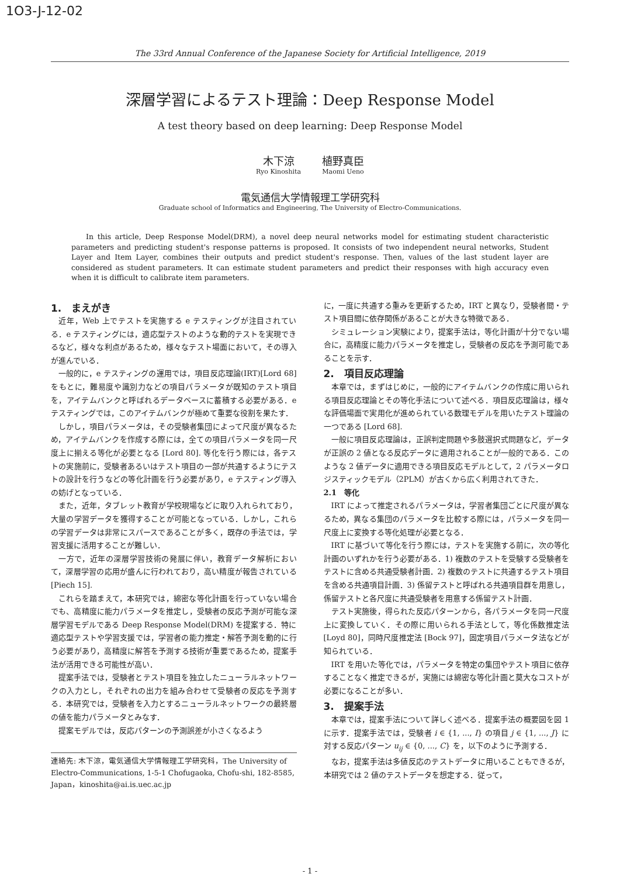1O3-J-12-02
The 33rd Annual Conference of the Japanese Society for Artificial Intelligence, 2019
深層学習によるテスト理論：Deep Response Model
A test theory based on deep learning: Deep Response Model
木下涼
Ryo Kinoshita
植野真臣
Maomi Ueno
電気通信大学情報理工学研究科
Graduate school of Informatics and Engineering, The University of Electro-Communications.
In this article, Deep Response Model(DRM), a novel deep neural networks model for estimating student characteristic parameters and predicting student's response patterns is proposed. It consists of two independent neural networks, Student Layer and Item Layer, combines their outputs and predict student's response. Then, values of the last student layer are considered as student parameters. It can estimate student parameters and predict their responses with high accuracy even when it is difficult to calibrate item parameters.
1.　まえがき
近年，Web 上でテストを実施する e テスティングが注目されている．e テスティングには，適応型テストのような動的テストを実現できるなど，様々な利点があるため，様々なテスト場面において，その導入が進んでいる．
一般的に，e テスティングの運用では，項目反応理論(IRT)[Lord 68] をもとに，難易度や識別力などの項目パラメータが既知のテスト項目を，アイテムバンクと呼ばれるデータベースに蓄積する必要がある．e テスティングでは，このアイテムバンクが極めて重要な役割を果たす．
しかし，項目パラメータは，その受験者集団によって尺度が異なるため，アイテムバンクを作成する際には，全ての項目パラメータを同一尺度上に揃える等化が必要となる [Lord 80]. 等化を行う際には，各テストの実施前に，受験者あるいはテスト項目の一部が共通するようにテストの設計を行うなどの等化計画を行う必要があり，e テスティング導入の妨げとなっている．
また，近年，タブレット教育が学校現場などに取り入れられており，大量の学習データを獲得することが可能となっている．しかし，これらの学習データは非常にスパースであることが多く，既存の手法では，学習支援に活用することが難しい．
一方で，近年の深層学習技術の発展に伴い，教育データ解析において，深層学習の応用が盛んに行われており，高い精度が報告されている [Piech 15].
これらを踏まえて，本研究では，綿密な等化計画を行っていない場合でも、高精度に能力パラメータを推定し，受験者の反応予測が可能な深層学習モデルである Deep Response Model(DRM) を提案する．特に適応型テストや学習支援では，学習者の能力推定・解答予測を動的に行う必要があり，高精度に解答を予測する技術が重要であるため，提案手法が活用できる可能性が高い．
提案手法では，受験者とテスト項目を独立したニューラルネットワークの入力とし，それぞれの出力を組み合わせて受験者の反応を予測する．本研究では，受験者を入力とするニューラルネットワークの最終層の値を能力パラメータとみなす．
提案モデルでは，反応パターンの予測誤差が小さくなるよう
連絡先: 木下涼，電気通信大学情報理工学研究科，The University of Electro-Communications, 1-5-1 Chofugaoka, Chofu-shi, 182-8585, Japan，kinoshita@ai.is.uec.ac.jp
に，一度に共通する重みを更新するため，IRT と異なり，受験者間・テスト項目間に依存関係があることが大きな特徴である．
シミュレーション実験により，提案手法は，等化計画が十分でない場合に，高精度に能力パラメータを推定し，受験者の反応を予測可能であることを示す．
2.　項目反応理論
本章では，まずはじめに，一般的にアイテムバンクの作成に用いられる項目反応理論とその等化手法について述べる．項目反応理論は，様々な評価場面で実用化が進められている数理モデルを用いたテスト理論の一つである [Lord 68].
一般に項目反応理論は，正誤判定問題や多肢選択式問題など，データが正誤の 2 値となる反応データに適用されることが一般的である．このような 2 値データに適用できる項目反応モデルとして，2 パラメータロジスティックモデル（2PLM）が古くから広く利用されてきた．
2.1　等化
IRT によって推定されるパラメータは，学習者集団ごとに尺度が異なるため，異なる集団のパラメータを比較する際には，パラメータを同一尺度上に変換する等化処理が必要となる．
IRT に基づいて等化を行う際には，テストを実施する前に，次の等化計画のいずれかを行う必要がある．1) 複数のテストを受験する受験者をテストに含める共通受験者計画．2) 複数のテストに共通するテスト項目を含める共通項目計画．3) 係留テストと呼ばれる共通項目群を用意し，係留テストと各尺度に共通受験者を用意する係留テスト計画．
テスト実施後，得られた反応パターンから，各パラメータを同一尺度上に変換していく．その際に用いられる手法として，等化係数推定法 [Loyd 80]，同時尺度推定法 [Bock 97]，固定項目パラメータ法などが知られている．
IRT を用いた等化では，パラメータを特定の集団やテスト項目に依存することなく推定できるが，実施には綿密な等化計画と莫大なコストが必要になることが多い．
3.　提案手法
本章では，提案手法について詳しく述べる．提案手法の概要図を図 1 に示す．提案手法では，受験者 i ∈ {1, ..., I} の項目 j ∈ {1, ..., J} に対する反応パターン u<sub>ij</sub> ∈ {0, ..., C} を，以下のように予測する．
なお，提案手法は多値反応のテストデータに用いることもできるが，本研究では 2 値のテストデータを想定する．従って，
- 1 -